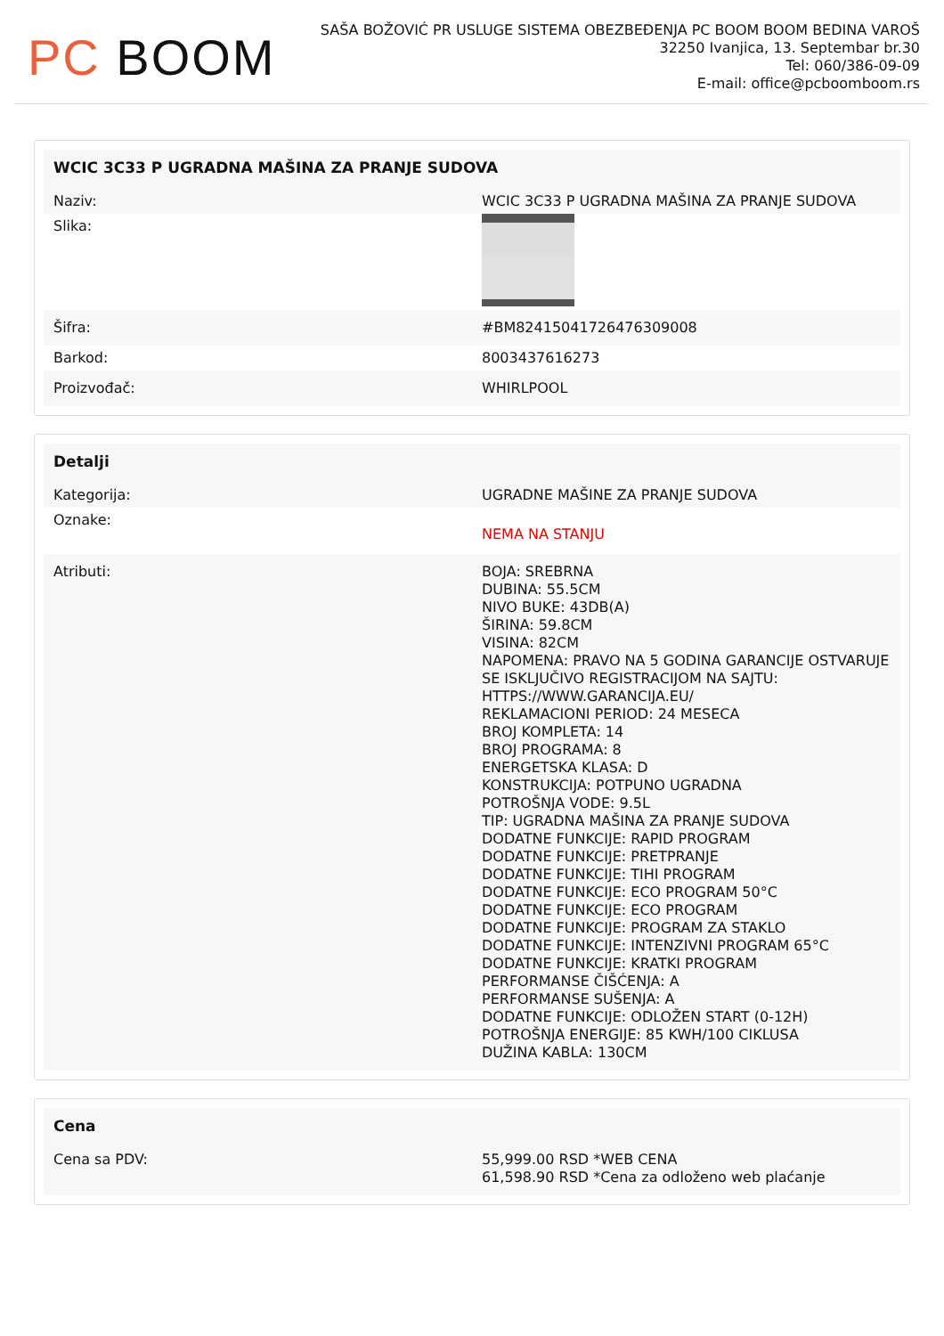PC BOOM
SAŠA BOŽOVIĆ PR USLUGE SISTEMA OBEZBEĐENJA PC BOOM BOOM BEDINA VAROŠ
32250 Ivanjica, 13. Septembar br.30
Tel: 060/386-09-09
E-mail: office@pcboomboom.rs
| WCIC 3C33 P UGRADNA MAŠINA ZA PRANJE SUDOVA | |
| --- | --- |
| Naziv: | WCIC 3C33 P UGRADNA MAŠINA ZA PRANJE SUDOVA |
| Slika: | |
| Šifra: | #BM82415041726476309008 |
| Barkod: | 8003437616273 |
| Proizvođač: | WHIRLPOOL |
| Detalji | |
| --- | --- |
| Kategorija: | UGRADNE MAŠINE ZA PRANJE SUDOVA |
| Oznake: | NEMA NA STANJU |
| Atributi: | BOJA: SREBRNA DUBINA: 55.5CM NIVO BUKE: 43DB(A) ŠIRINA: 59.8CM VISINA: 82CM NAPOMENA: PRAVO NA 5 GODINA GARANCIJE OSTVARUJE SE ISKLJUČIVO REGISTRACIJOM NA SAJTU: HTTPS://WWW.GARANCIJA.EU/ REKLAMACIONI PERIOD: 24 MESECA BROJ KOMPLETA: 14 BROJ PROGRAMA: 8 ENERGETSKA KLASA: D KONSTRUKCIJA: POTPUNO UGRADNA POTROŠNJA VODE: 9.5L TIP: UGRADNA MAŠINA ZA PRANJE SUDOVA DODATNE FUNKCIJE: RAPID PROGRAM DODATNE FUNKCIJE: PRETPRANJE DODATNE FUNKCIJE: TIHI PROGRAM DODATNE FUNKCIJE: ECO PROGRAM 50°C DODATNE FUNKCIJE: ECO PROGRAM DODATNE FUNKCIJE: PROGRAM ZA STAKLO DODATNE FUNKCIJE: INTENZIVNI PROGRAM 65°C DODATNE FUNKCIJE: KRATKI PROGRAM PERFORMANSE ČIŠĆENJA: A PERFORMANSE SUŠENJA: A DODATNE FUNKCIJE: ODLOŽEN START (0-12H) POTROŠNJA ENERGIJE: 85 KWH/100 CIKLUSA DUŽINA KABLA: 130CM |
| Cena | |
| --- | --- |
| Cena sa PDV: | 55,999.00 RSD *WEB CENA 61,598.90 RSD *Cena za odloženo web plaćanje |